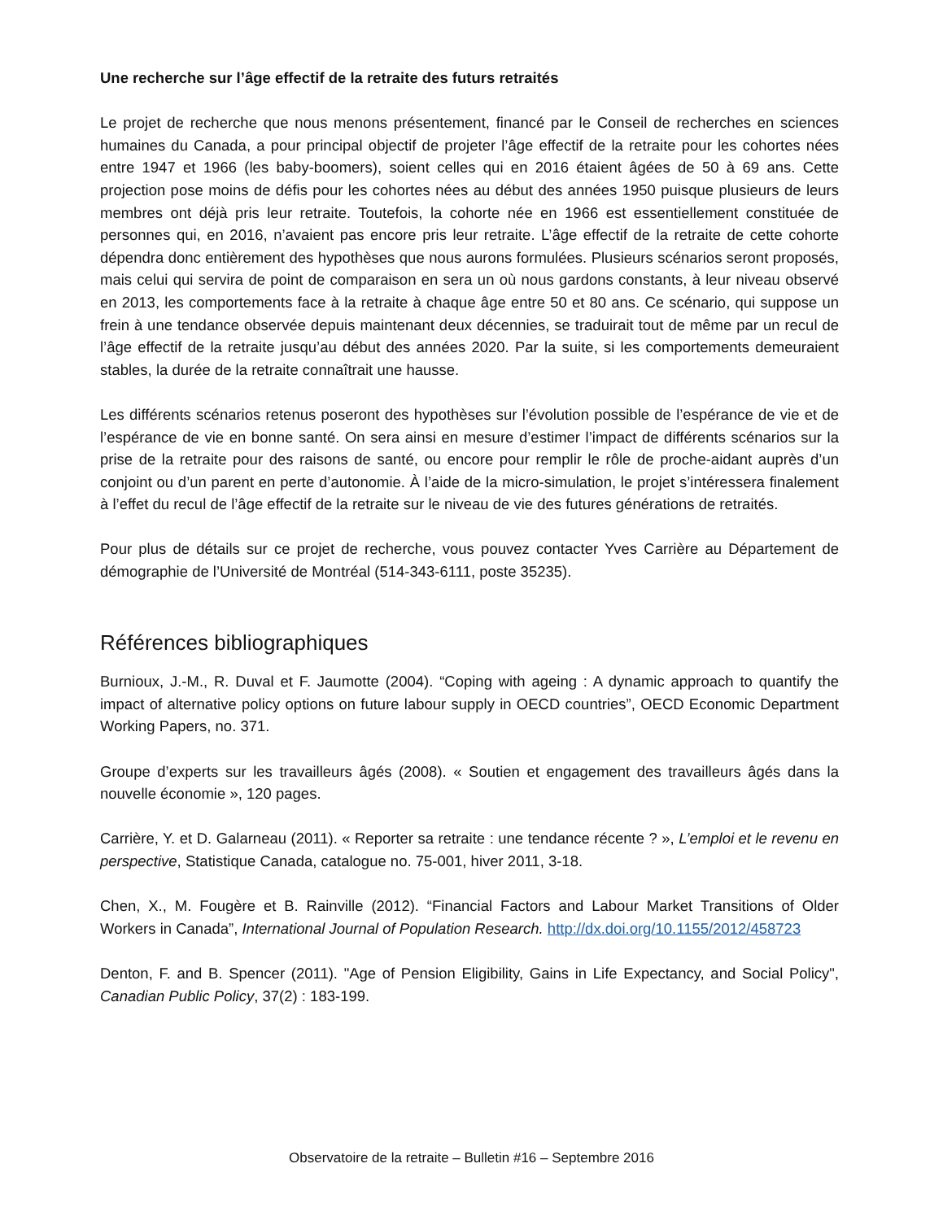Une recherche sur l’âge effectif de la retraite des futurs retraités
Le projet de recherche que nous menons présentement, financé par le Conseil de recherches en sciences humaines du Canada, a pour principal objectif de projeter l’âge effectif de la retraite pour les cohortes nées entre 1947 et 1966 (les baby-boomers), soient celles qui en 2016 étaient âgées de 50 à 69 ans. Cette projection pose moins de défis pour les cohortes nées au début des années 1950 puisque plusieurs de leurs membres ont déjà pris leur retraite. Toutefois, la cohorte née en 1966 est essentiellement constituée de personnes qui, en 2016, n’avaient pas encore pris leur retraite. L’âge effectif de la retraite de cette cohorte dépendra donc entièrement des hypothèses que nous aurons formulées. Plusieurs scénarios seront proposés, mais celui qui servira de point de comparaison en sera un où nous gardons constants, à leur niveau observé en 2013, les comportements face à la retraite à chaque âge entre 50 et 80 ans. Ce scénario, qui suppose un frein à une tendance observée depuis maintenant deux décennies, se traduirait tout de même par un recul de l’âge effectif de la retraite jusqu’au début des années 2020. Par la suite, si les comportements demeuraient stables, la durée de la retraite connaîtrait une hausse.
Les différents scénarios retenus poseront des hypothèses sur l’évolution possible de l’espérance de vie et de l’espérance de vie en bonne santé. On sera ainsi en mesure d’estimer l’impact de différents scénarios sur la prise de la retraite pour des raisons de santé, ou encore pour remplir le rôle de proche-aidant auprès d’un conjoint ou d’un parent en perte d’autonomie. À l’aide de la micro-simulation, le projet s’intéressera finalement à l’effet du recul de l’âge effectif de la retraite sur le niveau de vie des futures générations de retraités.
Pour plus de détails sur ce projet de recherche, vous pouvez contacter Yves Carrière au Département de démographie de l’Université de Montréal (514-343-6111, poste 35235).
Références bibliographiques
Burnioux, J.-M., R. Duval et F. Jaumotte (2004). “Coping with ageing : A dynamic approach to quantify the impact of alternative policy options on future labour supply in OECD countries”, OECD Economic Department Working Papers, no. 371.
Groupe d’experts sur les travailleurs âgés (2008). « Soutien et engagement des travailleurs âgés dans la nouvelle économie », 120 pages.
Carrière, Y. et D. Galarneau (2011). « Reporter sa retraite : une tendance récente ? », L’emploi et le revenu en perspective, Statistique Canada, catalogue no. 75-001, hiver 2011, 3-18.
Chen, X., M. Fougère et B. Rainville (2012). “Financial Factors and Labour Market Transitions of Older Workers in Canada”, International Journal of Population Research. http://dx.doi.org/10.1155/2012/458723
Denton, F. and B. Spencer (2011). "Age of Pension Eligibility, Gains in Life Expectancy, and Social Policy", Canadian Public Policy, 37(2) : 183-199.
Observatoire de la retraite – Bulletin #16 – Septembre 2016